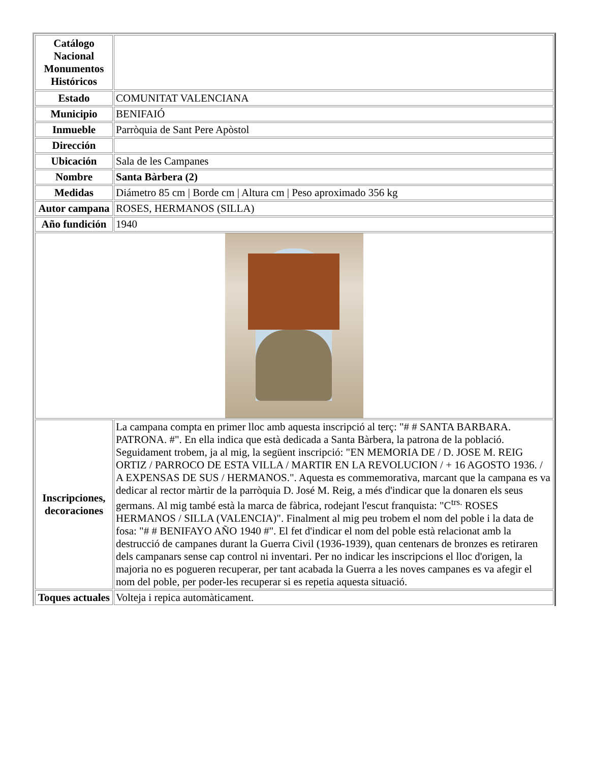| Catálogo Nacional Monumentos Históricos | |
| Estado | COMUNITAT VALENCIANA |
| Municipio | BENIFAIÓ |
| Inmueble | Parròquia de Sant Pere Apòstol |
| Dirección | |
| Ubicación | Sala de les Campanes |
| Nombre | Santa Bàrbera (2) |
| Medidas | Diámetro 85 cm / Borde cm / Altura cm / Peso aproximado 356 kg |
| Autor campana | ROSES, HERMANOS (SILLA) |
| Año fundición | 1940 |
| Inscripciones, decoraciones | La campana compta en primer lloc amb aquesta inscripció al terç: "# # SANTA BARBARA. PATRONA. #". En ella indica que està dedicada a Santa Bàrbera, la patrona de la població. Seguidament trobem, ja al mig, la següent inscripció: "EN MEMORIA DE / D. JOSE M. REIG ORTIZ / PARROCO DE ESTA VILLA / MARTIR EN LA REVOLUCION / + 16 AGOSTO 1936. / A EXPENSAS DE SUS / HERMANOS.". Aquesta es commemorativa, marcant que la campana es va dedicar al rector màrtir de la parròquia D. José M. Reig, a més d'indicar que la donaren els seus germans. Al mig també està la marca de fàbrica, rodejant l'escut franquista: "C<sup>trs.</sup> ROSES HERMANOS / SILLA (VALENCIA)". Finalment al mig peu trobem el nom del poble i la data de fosa: "# # BENIFAYO AÑO 1940 #". El fet d'indicar el nom del poble està relacionat amb la destrucció de campanes durant la Guerra Civil (1936-1939), quan centenars de bronzes es retiraren dels campanars sense cap control ni inventari. Per no indicar les inscripcions el lloc d'origen, la majoria no es pogueren recuperar, per tant acabada la Guerra a les noves campanes es va afegir el nom del poble, per poder-les recuperar si es repetia aquesta situació. |
| Toques actuales | Volteja i repica automàticament. |